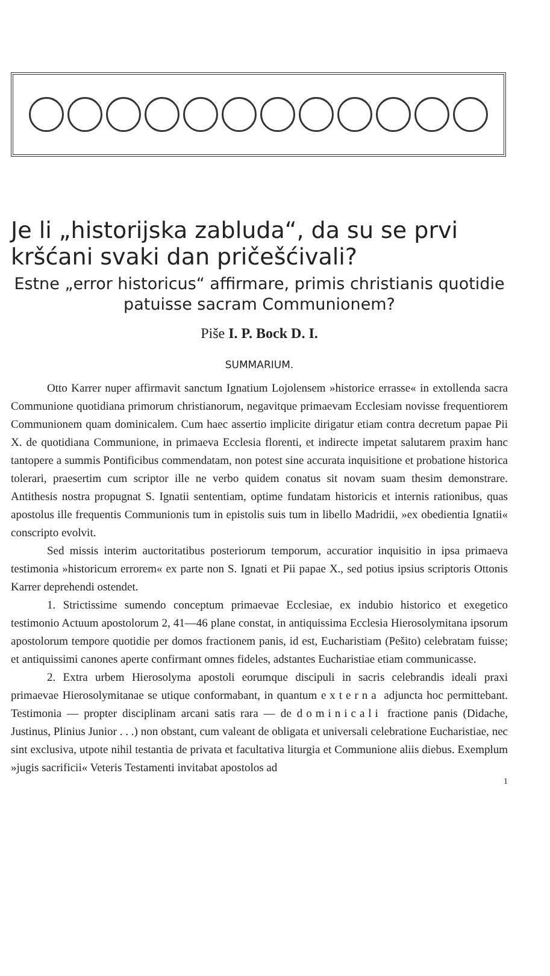Je li „historijska zabluda“, da su se prvi kršćani svaki dan pričešćivali?
Estne „error historicus“ affirmare, primis christianis quotidie patuisse sacram Communionem?
Piše I. P. Bock D. I.
SUMMARIUM.
Otto Karrer nuper affirmavit sanctum Ignatium Lojolensem »historice errasse« in extollenda sacra Communione quotidiana primorum christianorum, negavitque primaevam Ecclesiam novisse frequentiorem Communionem quam dominicalem. Cum haec assertio implicite dirigatur etiam contra decretum papae Pii X. de quotidiana Communione, in primaeva Ecclesia florenti, et indirecte impetat salutarem praxim hanc tantopere a summis Pontificibus commendatam, non potest sine accurata inquisitione et probatione historica tolerari, praesertim cum scriptor ille ne verbo quidem conatus sit novam suam thesim demonstrare. Antithesis nostra propugnat S. Ignatii sententiam, optime fundatam historicis et internis rationibus, quas apostolus ille frequentis Communionis tum in epistolis suis tum in libello Madridii, »ex obedientia Ignatii« conscripto evolvit.
Sed missis interim auctoritatibus posteriorum temporum, accuratior inquisitio in ipsa primaeva testimonia »historicum errorem« ex parte non S. Ignati et Pii papae X., sed potius ipsius scriptoris Ottonis Karrer deprehendi ostendet.
1. Strictissime sumendo conceptum primaevae Ecclesiae, ex indubio historico et exegetico testimonio Actuum apostolorum 2, 41—46 plane constat, in antiquissima Ecclesia Hierosolymitana ipsorum apostolorum tempore quotidie per domos fractionem panis, id est, Eucharistiam (Pešito) celebratam fuisse; et antiquissimi canones aperte confirmant omnes fideles, adstantes Eucharistiae etiam communicasse.
2. Extra urbem Hierosolyma apostoli eorumque discipuli in sacris celebrandis ideali praxi primaevae Hierosolymitanae se utique conformabant, in quantum externa adjuncta hoc permittebant. Testimonia — propter disciplinam arcani satis rara — de dominicali fractione panis (Didache, Justinus, Plinius Junior . . .) non obstant, cum valeant de obligata et universali celebratione Eucharistiae, nec sint exclusiva, utpote nihil testantia de privata et facultativa liturgia et Communione aliis diebus. Exemplum »jugis sacrificii« Veteris Testamenti invitabat apostolos ad
1